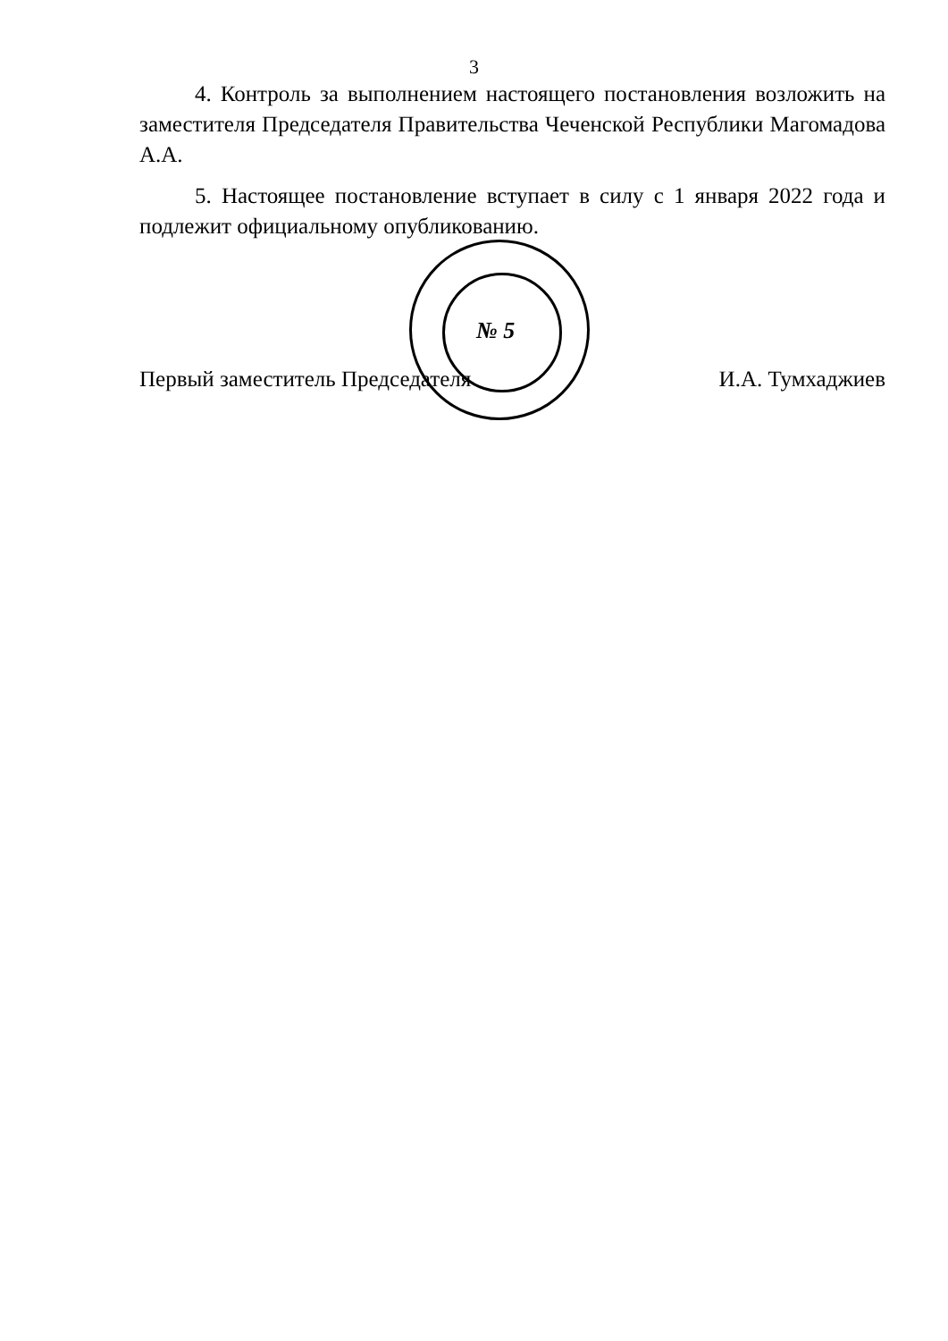3
4. Контроль за выполнением настоящего постановления возложить на заместителя Председателя Правительства Чеченской Республики Магомадова А.А.
5. Настоящее постановление вступает в силу с 1 января 2022 года и подлежит официальному опубликованию.
Первый заместитель Председателя И.А. Тумхаджиев
№ 5